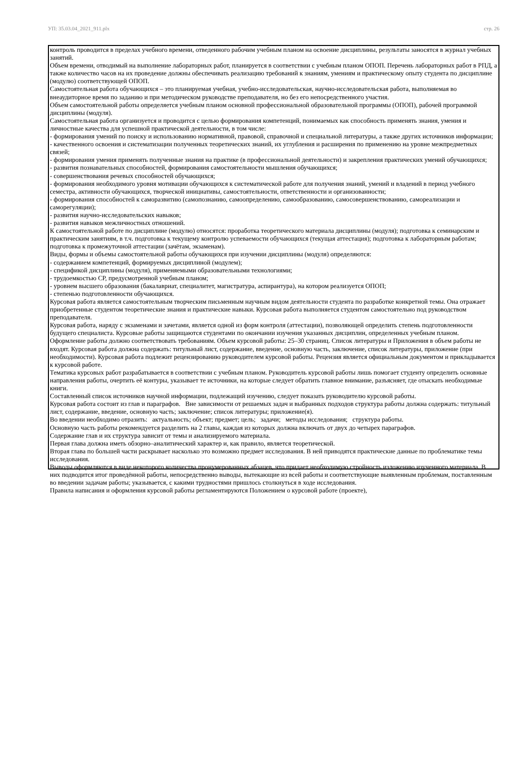УП: 35.03.04_2021_911.plx стр. 26
контроль проводится в пределах учебного времени, отведенного рабочим учебным планом на освоение дисциплины, результаты заносятся в журнал учебных занятий.
Объем времени, отводимый на выполнение лабораторных работ, планируется в соответствии с учебным планом ОПОП. Перечень лабораторных работ в РПД, а также количество часов на их проведение должны обеспечивать реализацию требований к знаниям, умениям и практическому опыту студента по дисциплине (модулю) соответствующей ОПОП.
Самостоятельная работа обучающихся – это планируемая учебная, учебно-исследовательская, научно-исследовательская работа, выполняемая во внеаудиторное время по заданию и при методическом руководстве преподавателя, но без его непосредственного участия.
Объем самостоятельной работы определяется учебным планом основной профессиональной образовательной программы (ОПОП), рабочей программой дисциплины (модуля).
Самостоятельная работа организуется и проводится с целью формирования компетенций, понимаемых как способность применять знания, умения и личностные качества для успешной практической деятельности, в том числе:
- формирования умений по поиску и использованию нормативной, правовой, справочной и специальной литературы, а также других источников информации;
- качественного освоения и систематизации полученных теоретических знаний, их углубления и расширения по применению на уровне межпредметных связей;
- формирования умения применять полученные знания на практике (в профессиональной деятельности) и закрепления практических умений обучающихся;
- развития познавательных способностей, формирования самостоятельности мышления обучающихся;
- совершенствования речевых способностей обучающихся;
- формирования необходимого уровня мотивации обучающихся к систематической работе для получения знаний, умений и владений в период учебного семестра, активности обучающихся, творческой инициативы, самостоятельности, ответственности и организованности;
- формирования способностей к саморазвитию (самопознанию, самоопределению, самообразованию, самосовершенствованию, самореализации и саморегуляции);
- развития научно-исследовательских навыков;
- развития навыков межличностных отношений.
К самостоятельной работе по дисциплине (модулю) относятся: проработка теоретического материала дисциплины (модуля); подготовка к семинарским и практическим занятиям, в т.ч. подготовка к текущему контролю успеваемости обучающихся (текущая аттестация); подготовка к лабораторным работам; подготовка к промежуточной аттестации (зачётам, экзаменам).
Виды, формы и объемы самостоятельной работы обучающихся при изучении дисциплины (модуля) определяются:
- содержанием компетенций, формируемых дисциплиной (модулем);
- спецификой дисциплины (модуля), применяемыми образовательными технологиями;
- трудоемкостью СР, предусмотренной учебным планом;
- уровнем высшего образования (бакалавриат, специалитет, магистратура, аспирантура), на котором реализуется ОПОП;
- степенью подготовленности обучающихся.
Курсовая работа является самостоятельным творческим письменным научным видом деятельности студента по разработке конкретной темы. Она отражает приобретенные студентом теоретические знания и практические навыки. Курсовая работа выполняется студентом самостоятельно под руководством преподавателя.
Курсовая работа, наряду с экзаменами и зачетами, является одной из форм контроля (аттестации), позволяющей определить степень подготовленности будущего специалиста. Курсовые работы защищаются студентами по окончании изучения указанных дисциплин, определенных учебным планом.
Оформление работы должно соответствовать требованиям. Объем курсовой работы: 25–30 страниц. Список литературы и Приложения в объем работы не входят. Курсовая работа должна содержать: титульный лист, содержание, введение, основную часть, заключение, список литературы, приложение (при необходимости). Курсовая работа подлежит рецензированию руководителем курсовой работы. Рецензия является официальным документом и прикладывается к курсовой работе.
Тематика курсовых работ разрабатывается в соответствии с учебным планом. Руководитель курсовой работы лишь помогает студенту определить основные направления работы, очертить её контуры, указывает те источники, на которые следует обратить главное внимание, разъясняет, где отыскать необходимые книги.
Составленный список источников научной информации, подлежащий изучению, следует показать руководителю курсовой работы.
Курсовая работа состоит из глав и параграфов. Вне зависимости от решаемых задач и выбранных подходов структура работы должна содержать: титульный лист, содержание, введение, основную часть; заключение; список литературы; приложение(я).
Во введении необходимо отразить: актуальность; объект; предмет; цель; задачи; методы исследования; структура работы.
Основную часть работы рекомендуется разделить на 2 главы, каждая из которых должна включать от двух до четырех параграфов.
Содержание глав и их структура зависит от темы и анализируемого материала.
Первая глава должна иметь обзорно–аналитический характер и, как правило, является теоретической.
Вторая глава по большей части раскрывает насколько это возможно предмет исследования. В ней приводятся практические данные по проблематике темы исследования.
Выводы оформляются в виде некоторого количества пронумерованных абзацев, что придает необходимую стройность изложению изученного материала. В них подводится итог проведённой работы, непосредственно выводы, вытекающие из всей работы и соответствующие выявленным проблемам, поставленным во введении задачам работы; указывается, с какими трудностями пришлось столкнуться в ходе исследования.
Правила написания и оформления курсовой работы регламентируются Положением о курсовой работе (проекте),